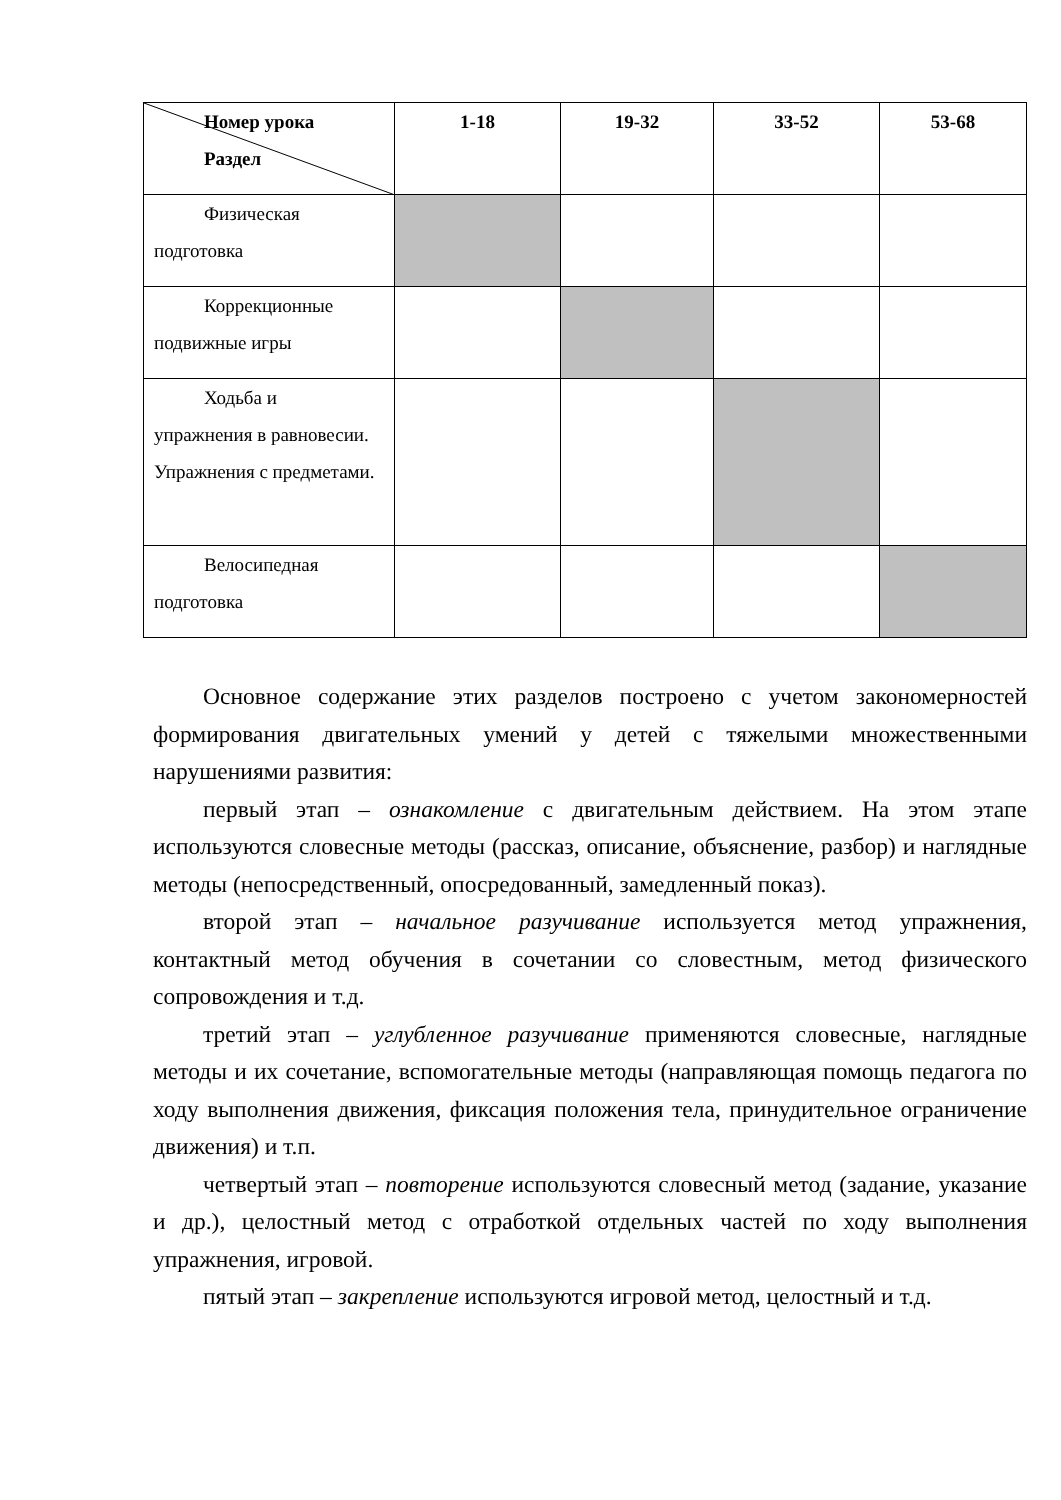| Номер урока Раздел | 1-18 | 19-32 | 33-52 | 53-68 |
| --- | --- | --- | --- | --- |
| Физическая подготовка | | | | |
| Коррекционные подвижные игры | | | | |
| Ходьба и упражнения в равновесии. Упражнения с предметами. | | | | |
| Велосипедная подготовка | | | | |
Основное содержание этих разделов построено с учетом закономерностей формирования двигательных умений у детей с тяжелыми множественными нарушениями развития:
первый этап – ознакомление с двигательным действием. На этом этапе используются словесные методы (рассказ, описание, объяснение, разбор) и наглядные методы (непосредственный, опосредованный, замедленный показ).
второй этап – начальное разучивание используется метод упражнения, контактный метод обучения в сочетании со словестным, метод физического сопровождения и т.д.
третий этап – углубленное разучивание применяются словесные, наглядные методы и их сочетание, вспомогательные методы (направляющая помощь педагога по ходу выполнения движения, фиксация положения тела, принудительное ограничение движения) и т.п.
четвертый этап – повторение используются словесный метод (задание, указание и др.), целостный метод с отработкой отдельных частей по ходу выполнения упражнения, игровой.
пятый этап – закрепление используются игровой метод, целостный и т.д.